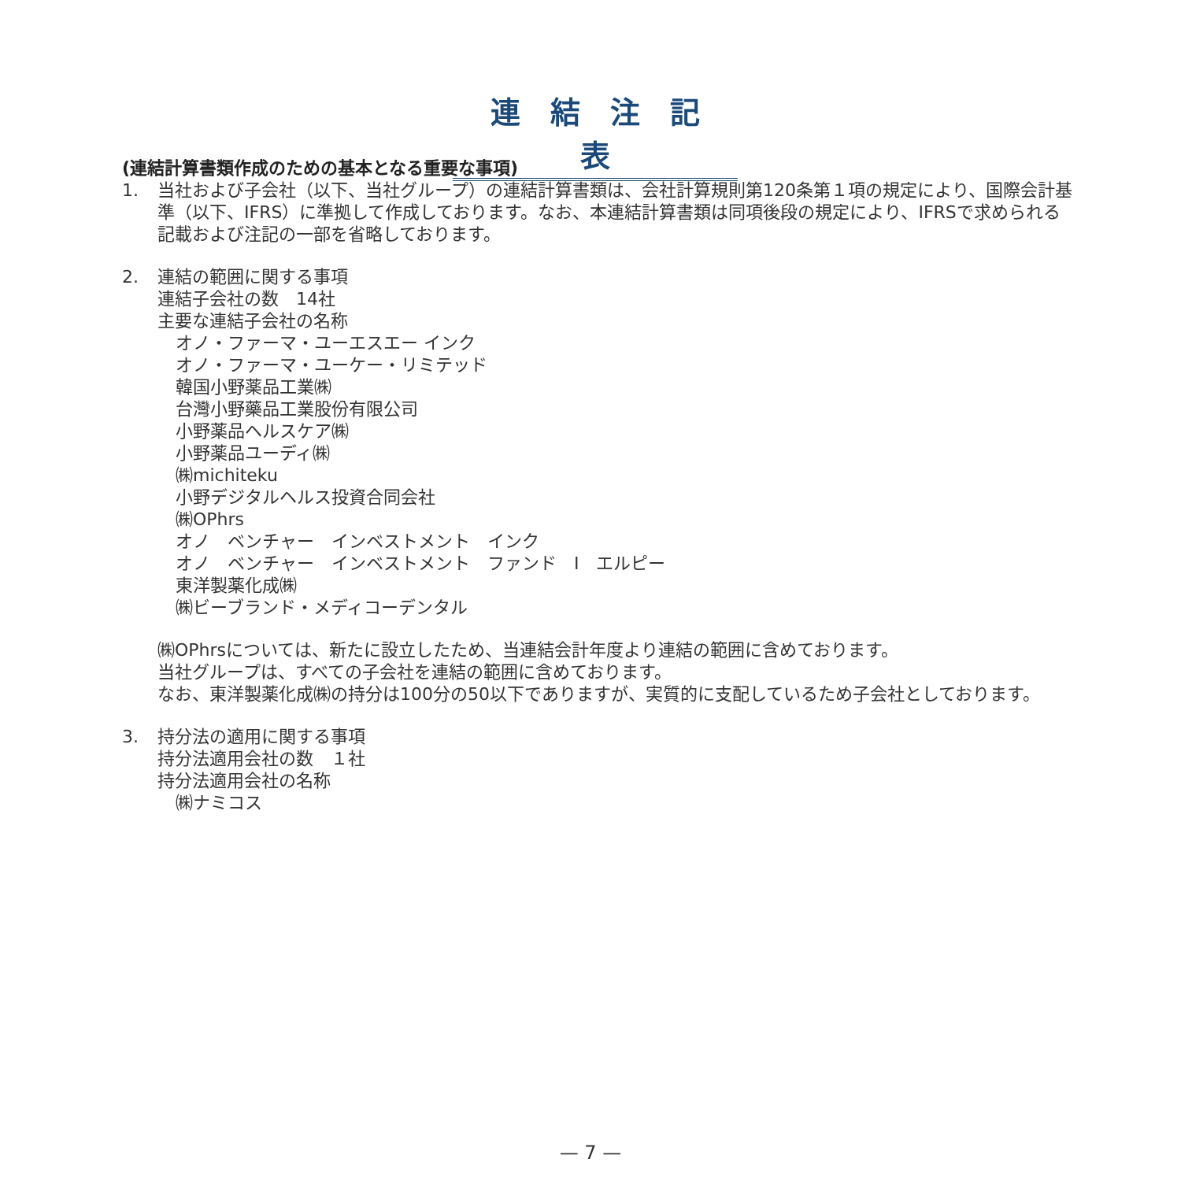連結注記表
(連結計算書類作成のための基本となる重要な事項)
1. 当社および子会社（以下、当社グループ）の連結計算書類は、会社計算規則第120条第１項の規定により、国際会計基準（以下、IFRS）に準拠して作成しております。なお、本連結計算書類は同項後段の規定により、IFRSで求められる記載および注記の一部を省略しております。
2. 連結の範囲に関する事項
連結子会社の数　14社
主要な連結子会社の名称
オノ・ファーマ・ユーエスエー インク
オノ・ファーマ・ユーケー・リミテッド
韓国小野薬品工業㈱
台灣小野藥品工業股份有限公司
小野薬品ヘルスケア㈱
小野薬品ユーディ㈱
㈱michiteku
小野デジタルヘルス投資合同会社
㈱OPhrs
オノ　ベンチャー　インベストメント　インク
オノ　ベンチャー　インベストメント　ファンド　I　エルピー
東洋製薬化成㈱
㈱ビーブランド・メディコーデンタル
㈱OPhrsについては、新たに設立したため、当連結会計年度より連結の範囲に含めております。
当社グループは、すべての子会社を連結の範囲に含めております。
なお、東洋製薬化成㈱の持分は100分の50以下でありますが、実質的に支配しているため子会社としております。
3. 持分法の適用に関する事項
持分法適用会社の数　１社
持分法適用会社の名称
㈱ナミコス
— 7 —